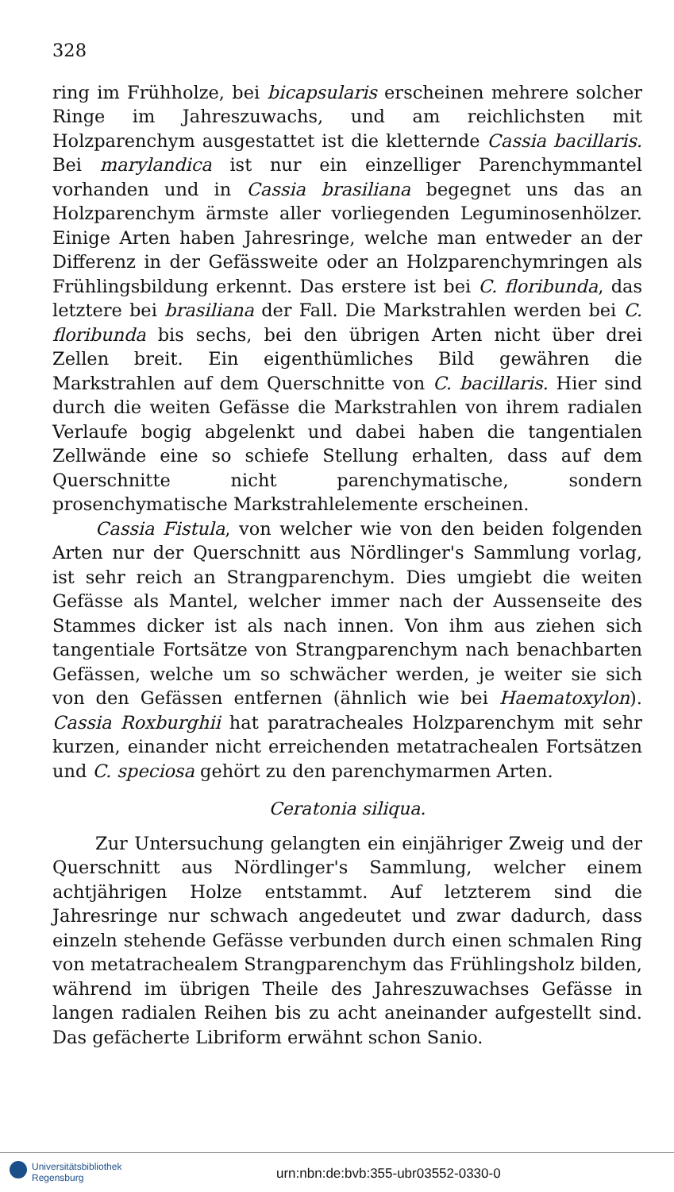328
ring im Frühholze, bei bicapsularis erscheinen mehrere solcher Ringe im Jahreszuwachs, und am reichlichsten mit Holzparenchym ausgestattet ist die kletternde Cassia bacillaris. Bei marylandica ist nur ein einzelliger Parenchymmantel vorhanden und in Cassia brasiliana begegnet uns das an Holzparenchym ärmste aller vorliegenden Leguminosenhölzer. Einige Arten haben Jahresringe, welche man entweder an der Differenz in der Gefässweite oder an Holzparenchymringen als Frühlingsbildung erkennt. Das erstere ist bei C. floribunda, das letztere bei brasiliana der Fall. Die Markstrahlen werden bei C. floribunda bis sechs, bei den übrigen Arten nicht über drei Zellen breit. Ein eigenthümliches Bild gewähren die Markstrahlen auf dem Querschnitte von C. bacillaris. Hier sind durch die weiten Gefässe die Markstrahlen von ihrem radialen Verlaufe bogig abgelenkt und dabei haben die tangentialen Zellwände eine so schiefe Stellung erhalten, dass auf dem Querschnitte nicht parenchymatische, sondern prosenchymatische Markstrahlelemente erscheinen.
Cassia Fistula, von welcher wie von den beiden folgenden Arten nur der Querschnitt aus Nördlinger's Sammlung vorlag, ist sehr reich an Strangparenchym. Dies umgiebt die weiten Gefässe als Mantel, welcher immer nach der Aussenseite des Stammes dicker ist als nach innen. Von ihm aus ziehen sich tangentiale Fortsätze von Strangparenchym nach benachbarten Gefässen, welche um so schwächer werden, je weiter sie sich von den Gefässen entfernen (ähnlich wie bei Haematoxylon). Cassia Roxburghii hat paratracheales Holzparenchym mit sehr kurzen, einander nicht erreichenden metatrachealen Fortsätzen und C. speciosa gehört zu den parenchymarmen Arten.
Ceratonia siliqua.
Zur Untersuchung gelangten ein einjähriger Zweig und der Querschnitt aus Nördlinger's Sammlung, welcher einem achtjährigen Holze entstammt. Auf letzterem sind die Jahresringe nur schwach angedeutet und zwar dadurch, dass einzeln stehende Gefässe verbunden durch einen schmalen Ring von metatrachealem Strangparenchym das Frühlingsholz bilden, während im übrigen Theile des Jahreszuwachses Gefässe in langen radialen Reihen bis zu acht aneinander aufgestellt sind. Das gefächerte Libriform erwähnt schon Sanio.
Universitätsbibliothek
Regensburg
urn:nbn:de:bvb:355-ubr03552-0330-0